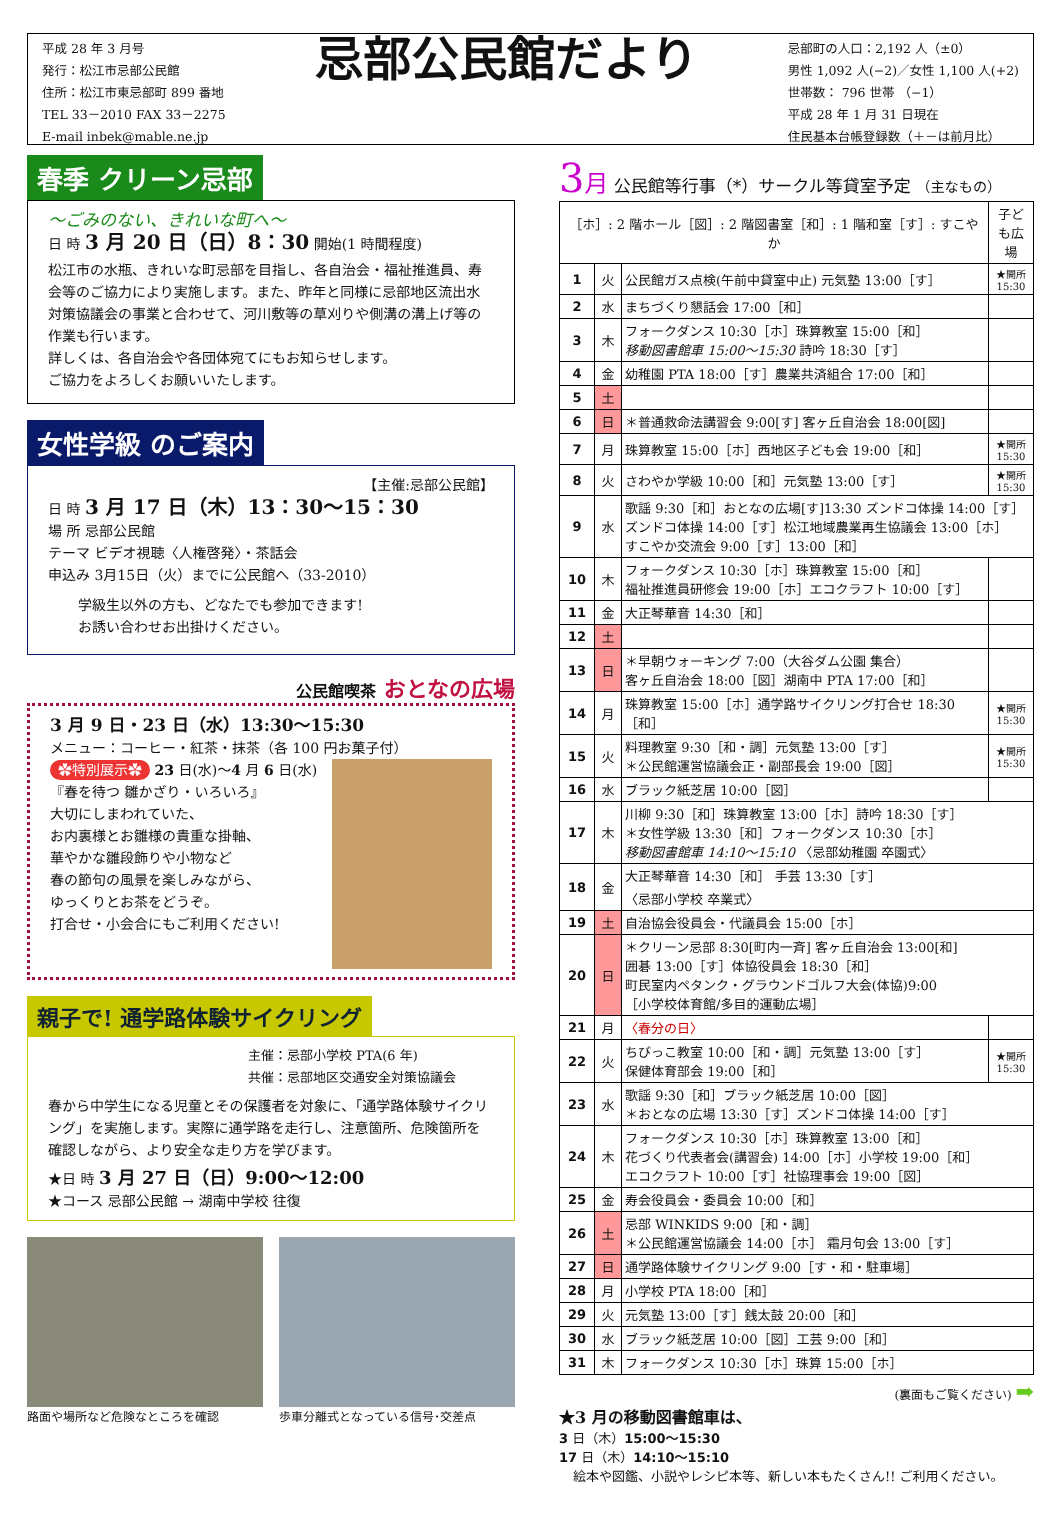平成 28 年 3 月号
発行：松江市忌部公民館
住所：松江市東忌部町 899 番地
TEL 33－2010 FAX 33－2275
E-mail inbek@mable.ne.jp
忌部公民館だより
忌部町の人口：2,192 人（±0）
男性 1,092 人(−2)／女性 1,100 人(+2)
世帯数： 796 世帯 （−1）
平成 28 年 1 月 31 日現在
住民基本台帳登録数（＋－は前月比）
春季 クリーン忌部
～ごみのない、きれいな町へ～
日 時 3 月 20 日（日）8：30 開始(1 時間程度)
松江市の水瓶、きれいな町忌部を目指し、各自治会・福祉推進員、寿会等のご協力により実施します。また、昨年と同様に忌部地区流出水対策協議会の事業と合わせて、河川敷等の草刈りや側溝の溝上げ等の作業も行います。
詳しくは、各自治会や各団体宛てにもお知らせします。
ご協力をよろしくお願いいたします。
女性学級 のご案内
【主催:忌部公民館】
日 時 3 月 17 日（木）13：30～15：30
場 所 忌部公民館
テーマ ビデオ視聴〈人権啓発〉・茶話会
申込み 3月15日（火）までに公民館へ（33-2010）
学級生以外の方も、どなたでも参加できます!
お誘い合わせお出掛けください。
公民館喫茶 おとなの広場
3 月 9 日・23 日（水）13:30～15:30
メニュー：コーヒー・紅茶・抹茶（各 100 円お菓子付）
✿特別展示✿ 23 日(水)～4 月 6 日(水)
『春を待つ 雛かざり・いろいろ』
大切にしまわれていた、
お内裏様とお雛様の貴重な掛軸、
華やかな雛段飾りや小物など
春の節句の風景を楽しみながら、
ゆっくりとお茶をどうぞ。
打合せ・小会合にもご利用ください!
親子で! 通学路体験サイクリング
主催：忌部小学校 PTA(6 年)
共催：忌部地区交通安全対策協議会
春から中学生になる児童とその保護者を対象に、「通学路体験サイクリング」を実施します。実際に通学路を走行し、注意箇所、危険箇所を確認しながら、より安全な走り方を学びます。
★日 時 3 月 27 日（日）9:00～12:00
★コース 忌部公民館 → 湖南中学校 往復
路面や場所など危険なところを確認 歩車分離式となっている信号･交差点
3 月 公民館等行事（*）サークル等貸室予定 （主なもの）
| ［ホ］: 2 階ホール［図］: 2 階図書室［和］: 1 階和室［す］: すこやか | | | 子ども広場 |
| --- | --- | --- | --- |
| 1 | 火 | 公民館ガス点検(午前中貸室中止) 元気塾 13:00［す］ | ★開所 15:30 |
| 2 | 水 | まちづくり懇話会 17:00［和］ | |
| 3 | 木 | フォークダンス 10:30［ホ］珠算教室 15:00［和］ 移動図書館車 15:00～15:30 詩吟 18:30［す］ | |
| 4 | 金 | 幼稚園 PTA 18:00［す］農業共済組合 17:00［和］ | |
| 5 | 土 | | |
| 6 | 日 | ＊普通救命法講習会 9:00[す] 客ヶ丘自治会 18:00[図] | |
| 7 | 月 | 珠算教室 15:00［ホ］西地区子ども会 19:00［和］ | ★開所 15:30 |
| 8 | 火 | さわやか学級 10:00［和］元気塾 13:00［す］ | ★開所 15:30 |
| 9 | 水 | 歌謡 9:30［和］おとなの広場[す]13:30 ズンドコ体操 14:00［す］ ズンドコ体操 14:00［す］松江地域農業再生協議会 13:00［ホ］ すこやか交流会 9:00［す］13:00［和］ | |
| 10 | 木 | フォークダンス 10:30［ホ］珠算教室 15:00［和］ 福祉推進員研修会 19:00［ホ］エコクラフト 10:00［す］ | |
| 11 | 金 | 大正琴華音 14:30［和］ | |
| 12 | 土 | | |
| 13 | 日 | ＊早朝ウォーキング 7:00（大谷ダム公園 集合） 客ヶ丘自治会 18:00［図］湖南中 PTA 17:00［和］ | |
| 14 | 月 | 珠算教室 15:00［ホ］通学路サイクリング打合せ 18:30［和］ | ★開所 15:30 |
| 15 | 火 | 料理教室 9:30［和・調］元気塾 13:00［す］ ＊公民館運営協議会正・副部長会 19:00［図］ | ★開所 15:30 |
| 16 | 水 | ブラック紙芝居 10:00［図］ | |
| 17 | 木 | 川柳 9:30［和］珠算教室 13:00［ホ］詩吟 18:30［す］ ＊女性学級 13:30［和］フォークダンス 10:30［ホ］ 移動図書館車 14:10～15:10 〈忌部幼稚園 卒園式〉 | |
| 18 | 金 | 大正琴華音 14:30［和］ 手芸 13:30［す］ 〈忌部小学校 卒業式〉 | |
| 19 | 土 | 自治協会役員会・代議員会 15:00［ホ］ | |
| 20 | 日 | ＊クリーン忌部 8:30[町内一斉] 客ヶ丘自治会 13:00[和] 囲碁 13:00［す］体協役員会 18:30［和］ 町民室内ペタンク・グラウンドゴルフ大会(体協)9:00 ［小学校体育館/多目的運動広場］ | |
| 21 | 月 | 〈春分の日〉 | |
| 22 | 火 | ちびっこ教室 10:00［和・調］元気塾 13:00［す］ 保健体育部会 19:00［和］ | ★開所 15:30 |
| 23 | 水 | 歌謡 9:30［和］ブラック紙芝居 10:00［図］ ＊おとなの広場 13:30［す］ズンドコ体操 14:00［す］ | |
| 24 | 木 | フォークダンス 10:30［ホ］珠算教室 13:00［和］ 花づくり代表者会(講習会) 14:00［ホ］小学校 19:00［和］ エコクラフト 10:00［す］社協理事会 19:00［図］ | |
| 25 | 金 | 寿会役員会・委員会 10:00［和］ | |
| 26 | 土 | 忌部 WINKIDS 9:00［和・調］ ＊公民館運営協議会 14:00［ホ］ 霜月句会 13:00［す］ | |
| 27 | 日 | 通学路体験サイクリング 9:00［す・和・駐車場］ | |
| 28 | 月 | 小学校 PTA 18:00［和］ | |
| 29 | 火 | 元気塾 13:00［す］銭太鼓 20:00［和］ | |
| 30 | 水 | ブラック紙芝居 10:00［図］工芸 9:00［和］ | |
| 31 | 木 | フォークダンス 10:30［ホ］珠算 15:00［ホ］ | |
(裏面もご覧ください) ➡
★3 月の移動図書館車は、
3 日（木）15:00～15:30
17 日（木）14:10～15:10
絵本や図鑑、小説やレシピ本等、新しい本もたくさん!! ご利用ください。